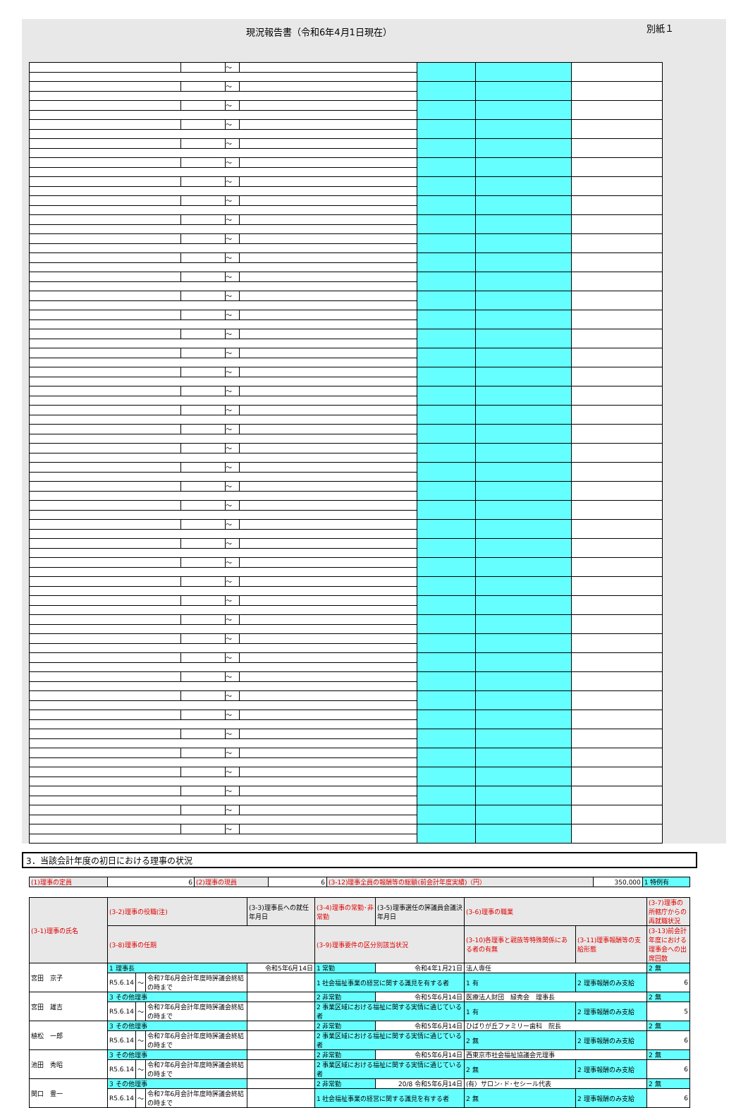現況報告書（令和6年4月1日現在）
別紙１
| | | ～ | | | | |
| | | ～ | | | | |
| | | ～ | | | | |
| | | ～ | | | | |
| | | ～ | | | | |
| | | ～ | | | | |
| | | ～ | | | | |
| | | ～ | | | | |
| | | ～ | | | | |
| | | ～ | | | | |
| | | ～ | | | | |
| | | ～ | | | | |
| | | ～ | | | | |
| | | ～ | | | | |
| | | ～ | | | | |
| | | ～ | | | | |
| | | ～ | | | | |
| | | ～ | | | | |
| | | ～ | | | | |
| | | ～ | | | | |
| | | ～ | | | | |
| | | ～ | | | | |
| | | ～ | | | | |
| | | ～ | | | | |
| | | ～ | | | | |
| | | ～ | | | | |
| | | ～ | | | | |
| | | ～ | | | | |
| | | ～ | | | | |
| | | ～ | | | | |
| | | ～ | | | | |
| | | ～ | | | | |
| | | ～ | | | | |
| | | ～ | | | | |
| | | ～ | | | | |
| | | ～ | | | | |
| | | ～ | | | | |
| | | ～ | | | | |
| | | ～ | | | | |
| | | ～ | | | | |
| | | ～ | | | | |
3．当該会計年度の初日における理事の状況
| (1)理事の定員 | 6 | (2)理事の現員 | 6 | (3-12)理事全員の報酬等の総額(前会計年度実績)（円） | 350,000 | 1 特例有 |
| (3-1)理事の氏名 | (3-2)理事の役職(注) | | | (3-3)理事長への就任年月日 | (3-4)理事の常勤･非常勤 | (3-5)理事選任の評議員会議決年月日 | (3-6)理事の職業 | | | (3-7)理事の所轄庁からの再就職状況 |
| --- | --- | --- | --- | --- | --- | --- | --- | --- | --- | --- |
| | (3-8)理事の任期 | | | | (3-9)理事要件の区分別該当状況 | | | (3-10)各理事と親族等特殊関係にある者の有無 | (3-11)理事報酬等の支給形態 | (3-13)前会計年度における理事会への出席回数 |
| 宮田 京子 | 1 理事長 | | | 令和5年6月14日 | 1 常勤 | 令和4年1月21日 | 法人専任 | | | 2 無 |
| | R5.6.14 | ～ | 令和7年6月会計年度時評議会終結の時まで | | 1 社会福祉事業の経営に関する識見を有する者 | | | 1 有 | 2 理事報酬のみ支給 | 6 |
| 宮田 雄吉 | 3 その他理事 | | | | 2 非常勤 | 令和5年6月14日 | 医療法人財団 緑秀会 理事長 | | | 2 無 |
| | R5.6.14 | ～ | 令和7年6月会計年度時評議会終結の時まで | | 2 事業区域における福祉に関する実情に通じている者 | | | 1 有 | 2 理事報酬のみ支給 | 5 |
| 植松 一郎 | 3 その他理事 | | | | 2 非常勤 | 令和5年6月14日 | ひばりが丘ファミリー歯科 院長 | | | 2 無 |
| | R5.6.14 | ～ | 令和7年6月会計年度時評議会終結の時まで | | 2 事業区域における福祉に関する実情に通じている者 | | | 2 無 | 2 理事報酬のみ支給 | 6 |
| 池田 秀昭 | 3 その他理事 | | | | 2 非常勤 | 令和5年6月14日 | 西東京市社会福祉協議会元理事 | | | 2 無 |
| | R5.6.14 | ～ | 令和7年6月会計年度時評議会終結の時まで | | 2 事業区域における福祉に関する実情に通じている者 | | | 2 無 | 2 理事報酬のみ支給 | 6 |
| 関口 豊一 | 3 その他理事 | | | | 2 非常勤 | 20/8 令和5年6月14日 | (有）サロン･ド･セシール代表 | | | 2 無 |
| | R5.6.14 | ～ | 令和7年6月会計年度時評議会終結の時まで | | 1 社会福祉事業の経営に関する識見を有する者 | | | 2 無 | 2 理事報酬のみ支給 | 6 |